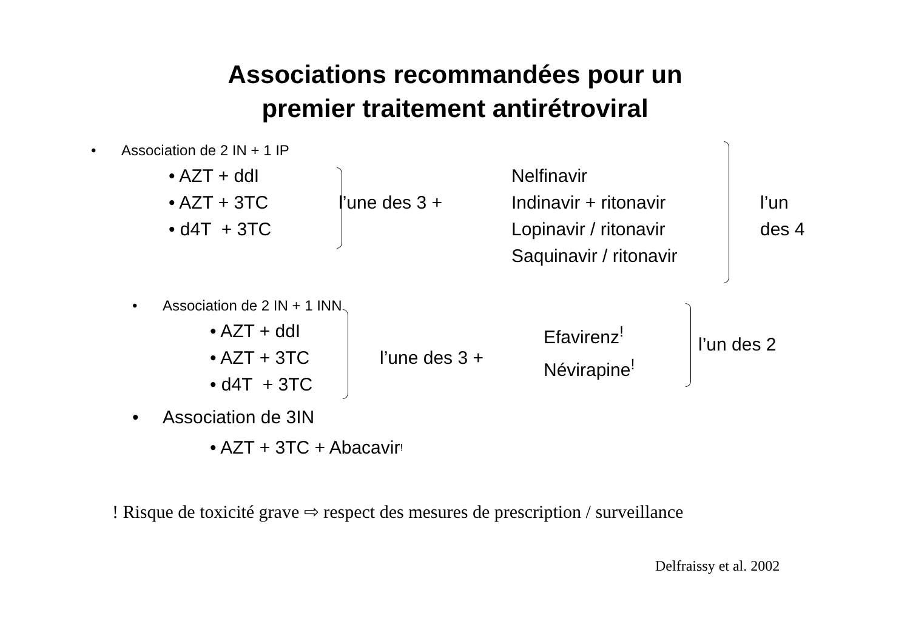Associations recommandées pour un
premier traitement antirétroviral
• Association de 2 IN + 1 IP
• AZT + ddI
• AZT + 3TC
• d4T + 3TC
l’une des 3 +
Nelfinavir
Indinavir + ritonavir
Lopinavir / ritonavir
Saquinavir / ritonavir
l’un
des 4
• Association de 2 IN + 1 INN
• AZT + ddI
• AZT + 3TC
• d4T + 3TC
l’une des 3 +
Efavirenz<sup>!</sup>
Névirapine<sup>!</sup>
l’un des 2
• Association de 3IN
• AZT + 3TC + Abacavir <sup>!</sup>
! Risque de toxicité grave ⇨ respect des mesures de prescription / surveillance
Delfraissy et al. 2002